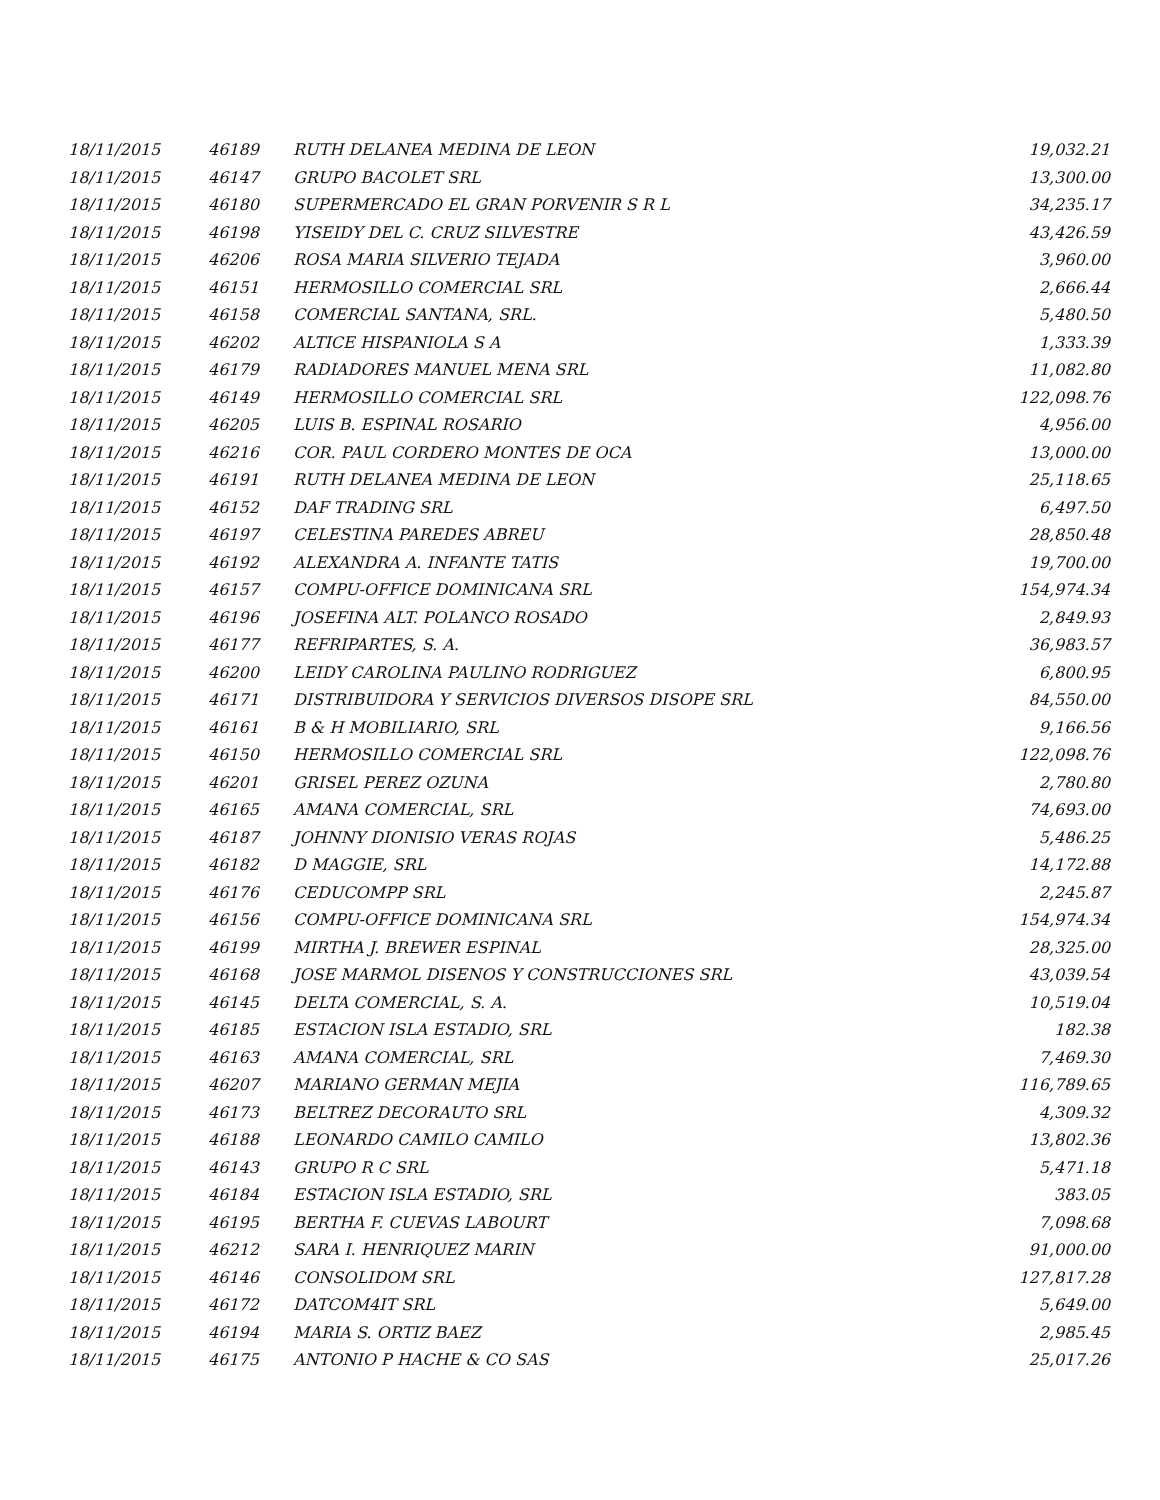| 18/11/2015 | 46189 | RUTH DELANEA MEDINA DE LEON | 19,032.21 |
| 18/11/2015 | 46147 | GRUPO BACOLET SRL | 13,300.00 |
| 18/11/2015 | 46180 | SUPERMERCADO EL GRAN PORVENIR S R L | 34,235.17 |
| 18/11/2015 | 46198 | YISEIDY DEL C. CRUZ SILVESTRE | 43,426.59 |
| 18/11/2015 | 46206 | ROSA MARIA SILVERIO TEJADA | 3,960.00 |
| 18/11/2015 | 46151 | HERMOSILLO COMERCIAL SRL | 2,666.44 |
| 18/11/2015 | 46158 | COMERCIAL SANTANA, SRL. | 5,480.50 |
| 18/11/2015 | 46202 | ALTICE HISPANIOLA S A | 1,333.39 |
| 18/11/2015 | 46179 | RADIADORES MANUEL MENA SRL | 11,082.80 |
| 18/11/2015 | 46149 | HERMOSILLO COMERCIAL SRL | 122,098.76 |
| 18/11/2015 | 46205 | LUIS B. ESPINAL ROSARIO | 4,956.00 |
| 18/11/2015 | 46216 | COR. PAUL CORDERO MONTES DE OCA | 13,000.00 |
| 18/11/2015 | 46191 | RUTH DELANEA MEDINA DE LEON | 25,118.65 |
| 18/11/2015 | 46152 | DAF TRADING SRL | 6,497.50 |
| 18/11/2015 | 46197 | CELESTINA PAREDES ABREU | 28,850.48 |
| 18/11/2015 | 46192 | ALEXANDRA A. INFANTE TATIS | 19,700.00 |
| 18/11/2015 | 46157 | COMPU-OFFICE DOMINICANA SRL | 154,974.34 |
| 18/11/2015 | 46196 | JOSEFINA ALT. POLANCO ROSADO | 2,849.93 |
| 18/11/2015 | 46177 | REFRIPARTES, S. A. | 36,983.57 |
| 18/11/2015 | 46200 | LEIDY CAROLINA PAULINO RODRIGUEZ | 6,800.95 |
| 18/11/2015 | 46171 | DISTRIBUIDORA Y SERVICIOS DIVERSOS DISOPE SRL | 84,550.00 |
| 18/11/2015 | 46161 | B & H MOBILIARIO, SRL | 9,166.56 |
| 18/11/2015 | 46150 | HERMOSILLO COMERCIAL SRL | 122,098.76 |
| 18/11/2015 | 46201 | GRISEL PEREZ OZUNA | 2,780.80 |
| 18/11/2015 | 46165 | AMANA COMERCIAL, SRL | 74,693.00 |
| 18/11/2015 | 46187 | JOHNNY DIONISIO VERAS ROJAS | 5,486.25 |
| 18/11/2015 | 46182 | D MAGGIE, SRL | 14,172.88 |
| 18/11/2015 | 46176 | CEDUCOMPP SRL | 2,245.87 |
| 18/11/2015 | 46156 | COMPU-OFFICE DOMINICANA SRL | 154,974.34 |
| 18/11/2015 | 46199 | MIRTHA J. BREWER ESPINAL | 28,325.00 |
| 18/11/2015 | 46168 | JOSE MARMOL DISENOS Y CONSTRUCCIONES SRL | 43,039.54 |
| 18/11/2015 | 46145 | DELTA COMERCIAL, S. A. | 10,519.04 |
| 18/11/2015 | 46185 | ESTACION ISLA ESTADIO, SRL | 182.38 |
| 18/11/2015 | 46163 | AMANA COMERCIAL, SRL | 7,469.30 |
| 18/11/2015 | 46207 | MARIANO GERMAN MEJIA | 116,789.65 |
| 18/11/2015 | 46173 | BELTREZ DECORAUTO SRL | 4,309.32 |
| 18/11/2015 | 46188 | LEONARDO CAMILO CAMILO | 13,802.36 |
| 18/11/2015 | 46143 | GRUPO R C SRL | 5,471.18 |
| 18/11/2015 | 46184 | ESTACION ISLA ESTADIO, SRL | 383.05 |
| 18/11/2015 | 46195 | BERTHA F. CUEVAS LABOURT | 7,098.68 |
| 18/11/2015 | 46212 | SARA I. HENRIQUEZ MARIN | 91,000.00 |
| 18/11/2015 | 46146 | CONSOLIDOM SRL | 127,817.28 |
| 18/11/2015 | 46172 | DATCOM4IT SRL | 5,649.00 |
| 18/11/2015 | 46194 | MARIA S. ORTIZ BAEZ | 2,985.45 |
| 18/11/2015 | 46175 | ANTONIO P HACHE & CO SAS | 25,017.26 |